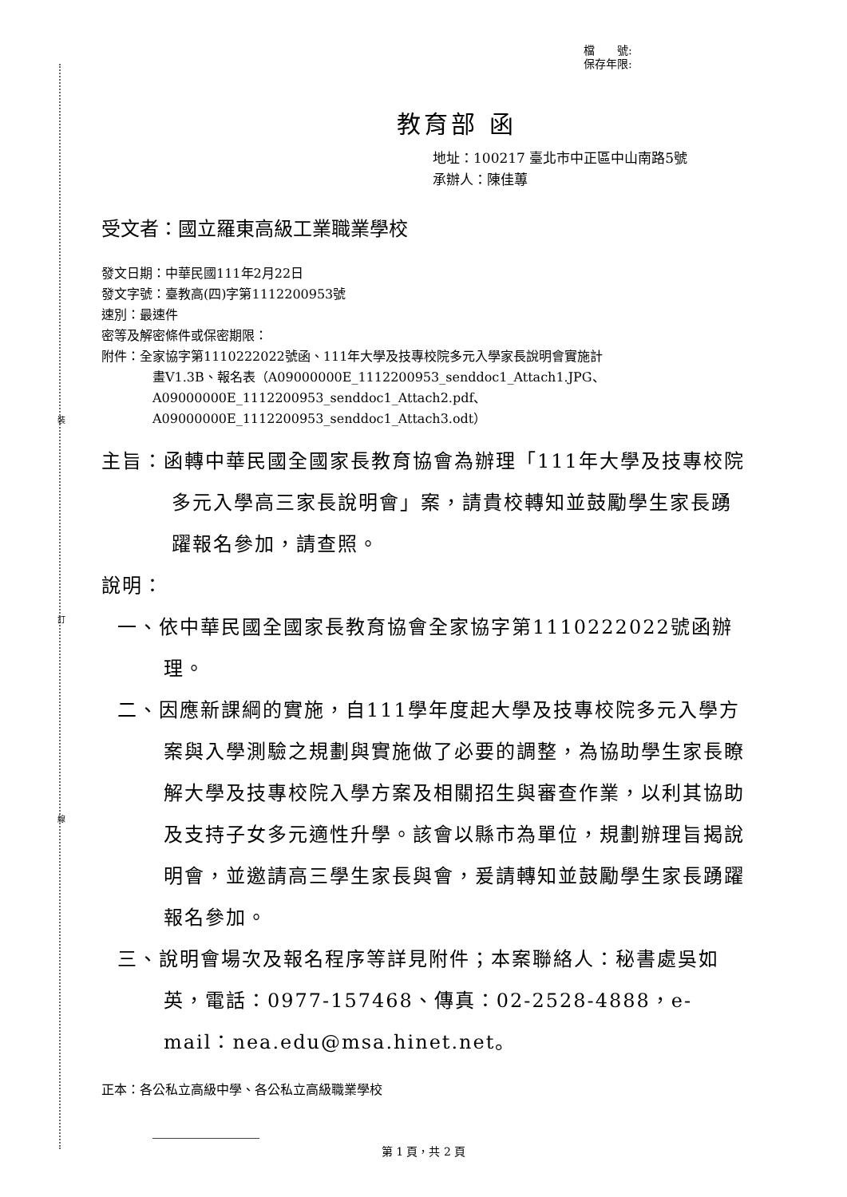裝
訂
線
檔　　號:
保存年限:
教育部 函
地址：100217 臺北市中正區中山南路5號
承辦人：陳佳蓴
受文者：國立羅東高級工業職業學校
發文日期：中華民國111年2月22日
發文字號：臺教高(四)字第1112200953號
速別：最速件
密等及解密條件或保密期限：
附件：全家協字第1110222022號函、111年大學及技專校院多元入學家長說明會實施計
畫V1.3B、報名表（A09000000E_1112200953_senddoc1_Attach1.JPG、
A09000000E_1112200953_senddoc1_Attach2.pdf、
A09000000E_1112200953_senddoc1_Attach3.odt）
主旨：函轉中華民國全國家長教育協會為辦理「111年大學及技專校院多元入學高三家長說明會」案，請貴校轉知並鼓勵學生家長踴躍報名參加，請查照。
說明：
一、依中華民國全國家長教育協會全家協字第1110222022號函辦理。
二、因應新課綱的實施，自111學年度起大學及技專校院多元入學方案與入學測驗之規劃與實施做了必要的調整，為協助學生家長瞭解大學及技專校院入學方案及相關招生與審查作業，以利其協助及支持子女多元適性升學。該會以縣市為單位，規劃辦理旨揭說明會，並邀請高三學生家長與會，爰請轉知並鼓勵學生家長踴躍報名參加。
三、說明會場次及報名程序等詳見附件；本案聯絡人：秘書處吳如英，電話：0977-157468、傳真：02-2528-4888，e-mail：nea.edu@msa.hinet.net。
正本：各公私立高級中學、各公私立高級職業學校
第 1 頁，共 2 頁